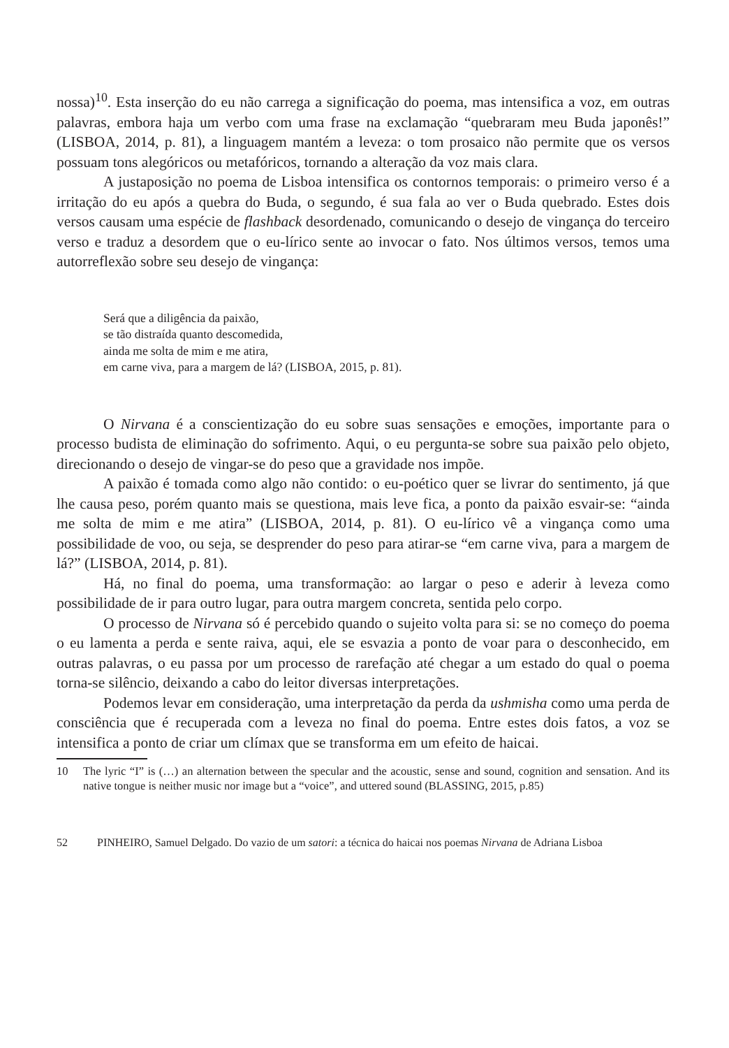nossa)<sup>10</sup>. Esta inserção do eu não carrega a significação do poema, mas intensifica a voz, em outras palavras, embora haja um verbo com uma frase na exclamação “quebraram meu Buda japonês!” (LISBOA, 2014, p. 81), a linguagem mantém a leveza: o tom prosaico não permite que os versos possuam tons alegóricos ou metafóricos, tornando a alteração da voz mais clara.
A justaposição no poema de Lisboa intensifica os contornos temporais: o primeiro verso é a irritação do eu após a quebra do Buda, o segundo, é sua fala ao ver o Buda quebrado. Estes dois versos causam uma espécie de flashback desordenado, comunicando o desejo de vingança do terceiro verso e traduz a desordem que o eu-lírico sente ao invocar o fato. Nos últimos versos, temos uma autorreflexão sobre seu desejo de vingança:
Será que a diligência da paixão,
se tão distraída quanto descomedida,
ainda me solta de mim e me atira,
em carne viva, para a margem de lá? (LISBOA, 2015, p. 81).
O Nirvana é a conscientização do eu sobre suas sensações e emoções, importante para o processo budista de eliminação do sofrimento. Aqui, o eu pergunta-se sobre sua paixão pelo objeto, direcionando o desejo de vingar-se do peso que a gravidade nos impõe.
A paixão é tomada como algo não contido: o eu-poético quer se livrar do sentimento, já que lhe causa peso, porém quanto mais se questiona, mais leve fica, a ponto da paixão esvair-se: “ainda me solta de mim e me atira” (LISBOA, 2014, p. 81). O eu-lírico vê a vingança como uma possibilidade de voo, ou seja, se desprender do peso para atirar-se “em carne viva, para a margem de lá?” (LISBOA, 2014, p. 81).
Há, no final do poema, uma transformação: ao largar o peso e aderir à leveza como possibilidade de ir para outro lugar, para outra margem concreta, sentida pelo corpo.
O processo de Nirvana só é percebido quando o sujeito volta para si: se no começo do poema o eu lamenta a perda e sente raiva, aqui, ele se esvazia a ponto de voar para o desconhecido, em outras palavras, o eu passa por um processo de rarefação até chegar a um estado do qual o poema torna-se silêncio, deixando a cabo do leitor diversas interpretações.
Podemos levar em consideração, uma interpretação da perda da ushmisha como uma perda de consciência que é recuperada com a leveza no final do poema. Entre estes dois fatos, a voz se intensifica a ponto de criar um clímax que se transforma em um efeito de haicai.
10 The lyric “I” is (…) an alternation between the specular and the acoustic, sense and sound, cognition and sensation. And its native tongue is neither music nor image but a “voice”, and uttered sound (BLASSING, 2015, p.85)
52 PINHEIRO, Samuel Delgado. Do vazio de um satori: a técnica do haicai nos poemas Nirvana de Adriana Lisboa